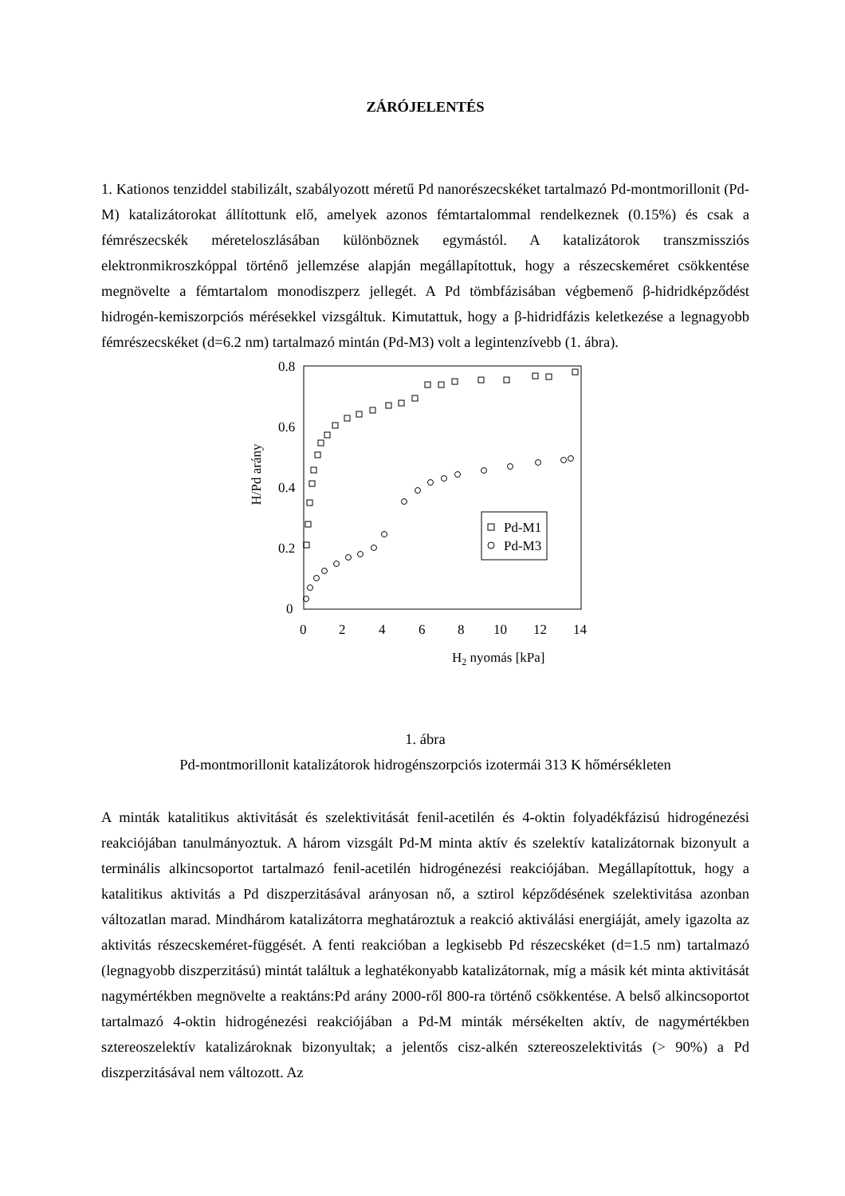ZÁRÓJELENTÉS
1. Kationos tenziddel stabilizált, szabályozott méretű Pd nanorészecskéket tartalmazó Pd-montmorillonit (Pd-M) katalizátorokat állítottunk elő, amelyek azonos fémtartalommal rendelkeznek (0.15%) és csak a fémrészecskék méreteloszlásában különböznek egymástól. A katalizátorok transzmissziós elektronmikroszkóppal történő jellemzése alapján megállapítottuk, hogy a részecskeméret csökkentése megnövelte a fémtartalom monodiszperz jellegét. A Pd tömbfázisában végbemenő β-hidridképződést hidrogén-kemiszorpciós mérésekkel vizsgáltuk. Kimutattuk, hogy a β-hidridfázis keletkezése a legnagyobb fémrészecskéket (d=6.2 nm) tartalmazó mintán (Pd-M3) volt a legintenzívebb (1. ábra).
0.8
0.6
0.4
0.2
0
0
2
4
6
8
10
12
14
H2 nyomás [kPa]
H/Pd arány
Pd-M1
Pd-M3
1. ábra
Pd-montmorillonit katalizátorok hidrogénszorpciós izotermái 313 K hőmérsékleten
A minták katalitikus aktivitását és szelektivitását fenil-acetilén és 4-oktin folyadékfázisú hidrogénezési reakciójában tanulmányoztuk. A három vizsgált Pd-M minta aktív és szelektív katalizátornak bizonyult a terminális alkincsoportot tartalmazó fenil-acetilén hidrogénezési reakciójában. Megállapítottuk, hogy a katalitikus aktivitás a Pd diszperzitásával arányosan nő, a sztirol képződésének szelektivitása azonban változatlan marad. Mindhárom katalizátorra meghatároztuk a reakció aktiválási energiáját, amely igazolta az aktivitás részecskeméret-függését. A fenti reakcióban a legkisebb Pd részecskéket (d=1.5 nm) tartalmazó (legnagyobb diszperzitású) mintát találtuk a leghatékonyabb katalizátornak, míg a másik két minta aktivitását nagymértékben megnövelte a reaktáns:Pd arány 2000-ről 800-ra történő csökkentése. A belső alkincsoportot tartalmazó 4-oktin hidrogénezési reakciójában a Pd-M minták mérsékelten aktív, de nagymértékben sztereoszelektív katalizároknak bizonyultak; a jelentős cisz-alkén sztereoszelektivitás (> 90%) a Pd diszperzitásával nem változott. Az